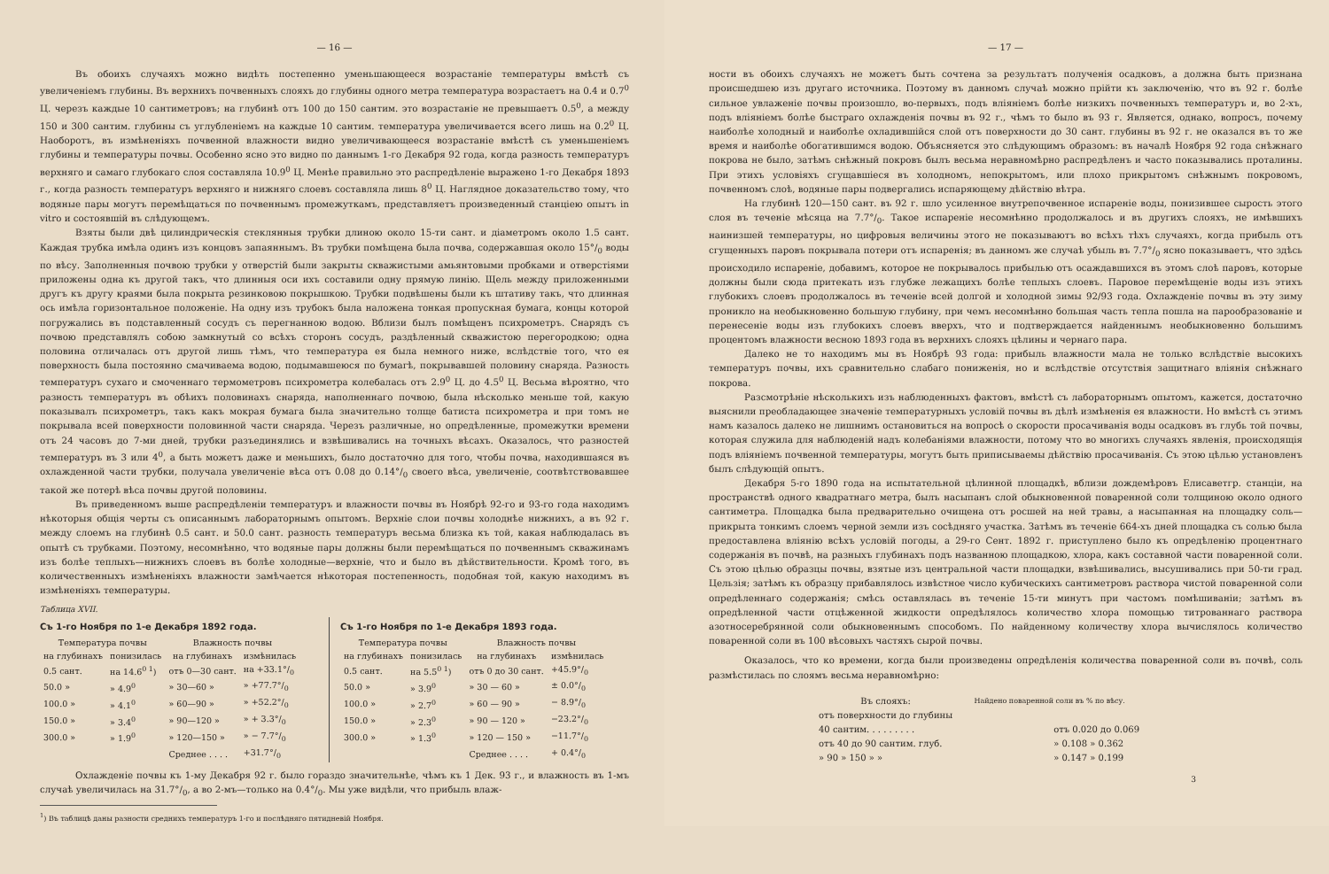— 16 —
Въ обоихъ случаяхъ можно видѣть постепенно уменьшающееся возрастаніе температуры вмѣстѣ съ увеличеніемъ глубины. Въ верхнихъ почвенныхъ слояхъ до глубины одного метра температура возрастаетъ на 0.4 и 0.7<sup>0</sup> Ц. черезъ каждые 10 сантиметровъ; на глубинѣ отъ 100 до 150 сантим. это возрастаніе не превышаетъ 0.5<sup>0</sup>, а между 150 и 300 сантим. глубины съ углубленіемъ на каждые 10 сантим. температура увеличивается всего лишь на 0.2<sup>0</sup> Ц. Наоборотъ, въ измѣненіяхъ почвенной влажности видно увеличивающееся возрастаніе вмѣстѣ съ уменьшеніемъ глубины и температуры почвы. Особенно ясно это видно по даннымъ 1-го Декабря 92 года, когда разность температуръ верхняго и самаго глубокаго слоя составляла 10.9<sup>0</sup> Ц. Менѣе правильно это распредѣленіе выражено 1-го Декабря 1893 г., когда разность температуръ верхняго и нижняго слоевъ составляла лишь 8<sup>0</sup> Ц. Наглядное доказательство тому, что водяные пары могутъ перемѣщаться по почвеннымъ промежуткамъ, представляетъ произведенный станціею опытъ in vitro и состоявшій въ слѣдующемъ.
Взяты были двѣ цилиндрическія стеклянныя трубки длиною около 15-ти сант. и діаметромъ около 1.5 сант. Каждая трубка имѣла одинъ изъ концовъ запаяннымъ. Въ трубки помѣщена была почва, содержавшая около 15°/<sub>0</sub> воды по вѣсу. Заполненныя почвою трубки у отверстій были закрыты скважистыми амьянтовыми пробками и отверстіями приложены одна къ другой такъ, что длинныя оси ихъ составили одну прямую линію. Щель между приложенными другъ къ другу краями была покрыта резинковою покрышкою. Трубки подвѣшены были къ штативу такъ, что длинная ось имѣла горизонтальное положеніе. На одну изъ трубокъ была наложена тонкая пропускная бумага, концы которой погружались въ подставленный сосудъ съ перегнанною водою. Вблизи былъ помѣщенъ психрометръ. Снарядъ съ почвою представлялъ собою замкнутый со всѣхъ сторонъ сосудъ, раздѣленный скважистою перегородкою; одна половина отличалась отъ другой лишь тѣмъ, что температура ея была немного ниже, вслѣдствіе того, что ея поверхность была постоянно смачиваема водою, подымавшеюся по бумагѣ, покрывавшей половину снаряда. Разность температуръ сухаго и смоченнаго термометровъ психрометра колебалась отъ 2.9<sup>0</sup> Ц. до 4.5<sup>0</sup> Ц. Весьма вѣроятно, что разность температуръ въ обѣихъ половинахъ снаряда, наполненнаго почвою, была нѣсколько меньше той, какую показывалъ психрометръ, такъ какъ мокрая бумага была значительно толще батиста психрометра и при томъ не покрывала всей поверхности половинной части снаряда. Черезъ различные, но опредѣленные, промежутки времени отъ 24 часовъ до 7-ми дней, трубки разъединялись и взвѣшивались на точныхъ вѣсахъ. Оказалось, что разностей температуръ въ 3 или 4<sup>0</sup>, а быть можетъ даже и меньшихъ, было достаточно для того, чтобы почва, находившаяся въ охлажденной части трубки, получала увеличеніе вѣса отъ 0.08 до 0.14°/<sub>0</sub> своего вѣса, увеличеніе, соотвѣтствовавшее такой же потерѣ вѣса почвы другой половины.
Въ приведенномъ выше распредѣленіи температуръ и влажности почвы въ Ноябрѣ 92-го и 93-го года находимъ нѣкоторыя общія черты съ описаннымъ лабораторнымъ опытомъ. Верхніе слои почвы холоднѣе нижнихъ, а въ 92 г. между слоемъ на глубинѣ 0.5 сант. и 50.0 сант. разность температуръ весьма близка къ той, какая наблюдалась въ опытѣ съ трубками. Поэтому, несомнѣнно, что водяные пары должны были перемѣщаться по почвеннымъ скважинамъ изъ болѣе теплыхъ—нижнихъ слоевъ въ болѣе холодные—верхніе, что и было въ дѣйствительности. Кромѣ того, въ количественныхъ измѣненіяхъ влажности замѣчается нѣкоторая постепенность, подобная той, какую находимъ въ измѣненіяхъ температуры.
Таблица XVII.
Съ 1-го Ноября по 1-е Декабря 1892 года.
| Температура почвы | | Влажность почвы | |
| --- | --- | --- | --- |
| на глубинахъ | понизилась | на глубинахъ | измѣнилась |
| 0.5 сант. | на 14.6<sup>0 1</sup>) | отъ 0—30 сант. | на +33.1°/<sub>0</sub> |
| 50.0 » | » 4.9<sup>0</sup> | » 30—60 » | » +77.7°/<sub>0</sub> |
| 100.0 » | » 4.1<sup>0</sup> | » 60—90 » | » +52.2°/<sub>0</sub> |
| 150.0 » | » 3.4<sup>0</sup> | » 90—120 » | » + 3.3°/<sub>0</sub> |
| 300.0 » | » 1.9<sup>0</sup> | » 120—150 » | » − 7.7°/<sub>0</sub> |
| | | Среднее . . . . | +31.7°/<sub>0</sub> |
Съ 1-го Ноября по 1-е Декабря 1893 года.
| Температура почвы | | Влажность почвы | |
| --- | --- | --- | --- |
| на глубинахъ | понизилась | на глубинахъ | измѣнилась |
| 0.5 сант. | на 5.5<sup>0 1</sup>) | отъ 0 до 30 сант. | +45.9°/<sub>0</sub> |
| 50.0 » | » 3.9<sup>0</sup> | » 30 — 60 » | ± 0.0°/<sub>0</sub> |
| 100.0 » | » 2.7<sup>0</sup> | » 60 — 90 » | − 8.9°/<sub>0</sub> |
| 150.0 » | » 2.3<sup>0</sup> | » 90 — 120 » | −23.2°/<sub>0</sub> |
| 300.0 » | » 1.3<sup>0</sup> | » 120 — 150 » | −11.7°/<sub>0</sub> |
| | | Среднее . . . . | + 0.4°/<sub>0</sub> |
Охлажденіе почвы къ 1-му Декабря 92 г. было гораздо значительнѣе, чѣмъ къ 1 Дек. 93 г., и влажность въ 1-мъ случаѣ увеличилась на 31.7°/<sub>0</sub>, а во 2-мъ—только на 0.4°/<sub>0</sub>. Мы уже видѣли, что прибыль влаж-
<sup>1</sup>) Въ таблицѣ даны разности среднихъ температуръ 1-го и послѣдняго пятидневій Ноября.
— 17 —
ности въ обоихъ случаяхъ не можетъ быть сочтена за результатъ полученія осадковъ, а должна быть признана происшедшею изъ другаго источника. Поэтому въ данномъ случаѣ можно прійти къ заключенію, что въ 92 г. болѣе сильное увлаженіе почвы произошло, во-первыхъ, подъ вліяніемъ болѣе низкихъ почвенныхъ температуръ и, во 2-хъ, подъ вліяніемъ болѣе быстраго охлажденія почвы въ 92 г., чѣмъ то было въ 93 г. Является, однако, вопросъ, почему наиболѣе холодный и наиболѣе охладившійся слой отъ поверхности до 30 сант. глубины въ 92 г. не оказался въ то же время и наиболѣе обогатившимся водою. Объясняется это слѣдующимъ образомъ: въ началѣ Ноября 92 года снѣжнаго покрова не было, затѣмъ снѣжный покровъ былъ весьма неравномѣрно распредѣленъ и часто показывались проталины. При этихъ условіяхъ сгущавшіеся въ холодномъ, непокрытомъ, или плохо прикрытомъ снѣжнымъ покровомъ, почвенномъ слоѣ, водяные пары подвергались испаряющему дѣйствію вѣтра.
На глубинѣ 120—150 сант. въ 92 г. шло усиленное внутрепочвенное испареніе воды, понизившее сырость этого слоя въ теченіе мѣсяца на 7.7°/<sub>0</sub>. Такое испареніе несомнѣнно продолжалось и въ другихъ слояхъ, не имѣвшихъ наинизшей температуры, но цифровыя величины этого не показываютъ во всѣхъ тѣхъ случаяхъ, когда прибыль отъ сгущенныхъ паровъ покрывала потери отъ испаренія; въ данномъ же случаѣ убыль въ 7.7°/<sub>0</sub> ясно показываетъ, что здѣсь происходило испареніе, добавимъ, которое не покрывалось прибылью отъ осаждавшихся въ этомъ слоѣ паровъ, которые должны были сюда притекать изъ глубже лежащихъ болѣе теплыхъ слоевъ. Паровое перемѣщеніе воды изъ этихъ глубокихъ слоевъ продолжалось въ теченіе всей долгой и холодной зимы 92/93 года. Охлажденіе почвы въ эту зиму проникло на необыкновенно большую глубину, при чемъ несомнѣнно большая часть тепла пошла на парообразованіе и перенесеніе воды изъ глубокихъ слоевъ вверхъ, что и подтверждается найденнымъ необыкновенно большимъ процентомъ влажности весною 1893 года въ верхнихъ слояхъ цѣлины и чернаго пара.
Далеко не то находимъ мы въ Ноябрѣ 93 года: прибыль влажности мала не только вслѣдствіе высокихъ температуръ почвы, ихъ сравнительно слабаго пониженія, но и вслѣдствіе отсутствія защитнаго вліянія снѣжнаго покрова.
Разсмотрѣніе нѣсколькихъ изъ наблюденныхъ фактовъ, вмѣстѣ съ лабораторнымъ опытомъ, кажется, достаточно выяснили преобладающее значеніе температурныхъ условій почвы въ дѣлѣ измѣненія ея влажности. Но вмѣстѣ съ этимъ намъ казалось далеко не лишнимъ остановиться на вопросѣ о скорости просачиванія воды осадковъ въ глубь той почвы, которая служила для наблюденій надъ колебаніями влажности, потому что во многихъ случаяхъ явленія, происходящія подъ вліяніемъ почвенной температуры, могутъ быть приписываемы дѣйствію просачиванія. Съ этою цѣлью установленъ былъ слѣдующій опытъ.
Декабря 5-го 1890 года на испытательной цѣлинной площадкѣ, вблизи дождемѣровъ Елисаветгр. станціи, на пространствѣ одного квадратнаго метра, былъ насыпанъ слой обыкновенной поваренной соли толщиною около одного сантиметра. Площадка была предварительно очищена отъ росшей на ней травы, а насыпанная на площадку соль—прикрыта тонкимъ слоемъ черной земли изъ сосѣдняго участка. Затѣмъ въ теченіе 664-хъ дней площадка съ солью была предоставлена вліянію всѣхъ условій погоды, а 29-го Сент. 1892 г. приступлено было къ опредѣленію процентнаго содержанія въ почвѣ, на разныхъ глубинахъ подъ названною площадкою, хлора, какъ составной части поваренной соли. Съ этою цѣлью образцы почвы, взятые изъ центральной части площадки, взвѣшивались, высушивались при 50-ти град. Цельзія; затѣмъ къ образцу прибавлялось извѣстное число кубическихъ сантиметровъ раствора чистой поваренной соли опредѣленнаго содержанія; смѣсь оставлялась въ теченіе 15-ти минутъ при частомъ помѣшиваніи; затѣмъ въ опредѣленной части отцѣженной жидкости опредѣлялось количество хлора помощью титрованнаго раствора азотносеребрянной соли обыкновеннымъ способомъ. По найденному количеству хлора вычислялось количество поваренной соли въ 100 вѣсовыхъ частяхъ сырой почвы.
Оказалось, что ко времени, когда были произведены опредѣленія количества поваренной соли въ почвѣ, соль размѣстилась по слоямъ весьма неравномѣрно:
| Въ слояхъ: | Найдено поваренной соли въ % по вѣсу. |
| --- | --- |
| отъ поверхности до глубины | |
| 40 сантим. . . . . . . . . | отъ 0.020 до 0.069 |
| отъ 40 до 90 сантим. глуб. | » 0.108 » 0.362 |
| » 90 » 150 » » | » 0.147 » 0.199 |
3